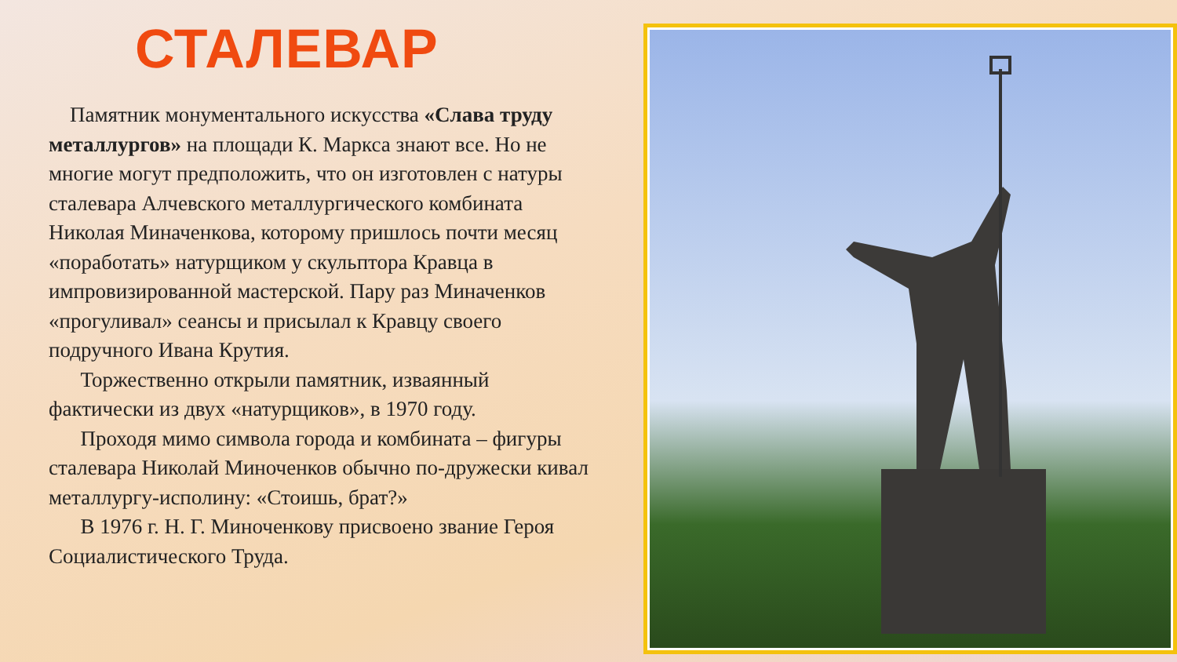СТАЛЕВАР
Памятник монументального искусства «Слава труду металлургов» на площади К. Маркса знают все. Но не многие могут предположить, что он изготовлен с натуры сталевара Алчевского металлургического комбината Николая Миначенкова, которому пришлось почти месяц «поработать» натурщиком у скульптора Кравца в импровизированной мастерской. Пару раз Миначенков «прогуливал» сеансы и присылал к Кравцу своего подручного Ивана Крутия.
Торжественно открыли памятник, изваянный фактически из двух «натурщиков», в 1970 году.
Проходя мимо символа города и комбината – фигуры сталевара Николай Миноченков обычно по-дружески кивал металлургу-исполину: «Стоишь, брат?»
В 1976 г. Н. Г. Миноченкову присвоено звание Героя Социалистического Труда.